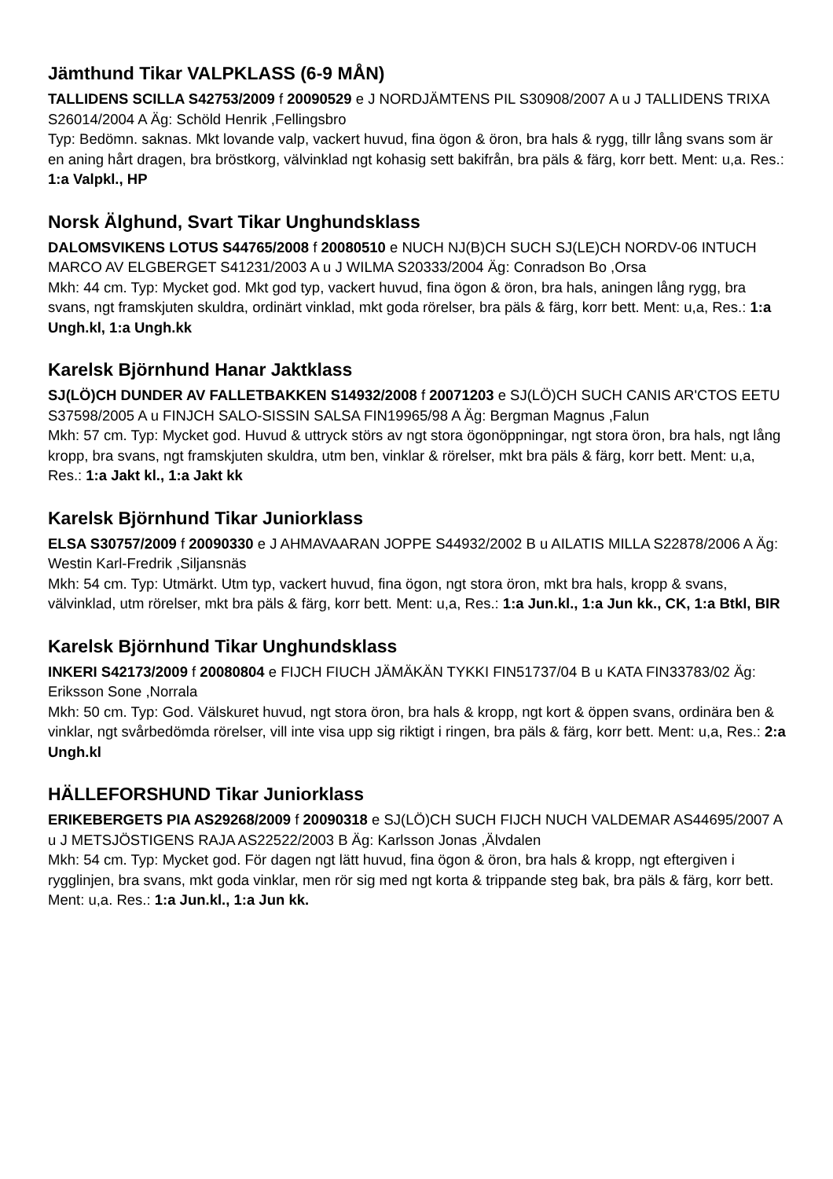Jämthund Tikar VALPKLASS (6-9 MÅN)
TALLIDENS SCILLA S42753/2009 f 20090529 e J NORDJÄMTENS PIL S30908/2007 A u J TALLIDENS TRIXA S26014/2004 A Äg: Schöld Henrik ,Fellingsbro
Typ: Bedömn. saknas. Mkt lovande valp, vackert huvud, fina ögon & öron, bra hals & rygg, tillr lång svans som är en aning hårt dragen, bra bröstkorg, välvinklad ngt kohasig sett bakifrån, bra päls & färg, korr bett. Ment: u,a. Res.: 1:a Valpkl., HP
Norsk Älghund, Svart Tikar Unghundsklass
DALOMSVIKENS LOTUS S44765/2008 f 20080510 e NUCH NJ(B)CH SUCH SJ(LE)CH NORDV-06 INTUCH MARCO AV ELGBERGET S41231/2003 A u J WILMA S20333/2004 Äg: Conradson Bo ,Orsa
Mkh: 44 cm. Typ: Mycket god. Mkt god typ, vackert huvud, fina ögon & öron, bra hals, aningen lång rygg, bra svans, ngt framskjuten skuldra, ordinärt vinklad, mkt goda rörelser, bra päls & färg, korr bett. Ment: u,a, Res.: 1:a Ungh.kl, 1:a Ungh.kk
Karelsk Björnhund Hanar Jaktklass
SJ(LÖ)CH DUNDER AV FALLETBAKKEN S14932/2008 f 20071203 e SJ(LÖ)CH SUCH CANIS AR'CTOS EETU S37598/2005 A u FINJCH SALO-SISSIN SALSA FIN19965/98 A Äg: Bergman Magnus ,Falun
Mkh: 57 cm. Typ: Mycket god. Huvud & uttryck störs av ngt stora ögonöppningar, ngt stora öron, bra hals, ngt lång kropp, bra svans, ngt framskjuten skuldra, utm ben, vinklar & rörelser, mkt bra päls & färg, korr bett. Ment: u,a, Res.: 1:a Jakt kl., 1:a Jakt kk
Karelsk Björnhund Tikar Juniorklass
ELSA S30757/2009 f 20090330 e J AHMAVAARAN JOPPE S44932/2002 B u AILATIS MILLA S22878/2006 A Äg: Westin Karl-Fredrik ,Siljansnäs
Mkh: 54 cm. Typ: Utmärkt. Utm typ, vackert huvud, fina ögon, ngt stora öron, mkt bra hals, kropp & svans, välvinklad, utm rörelser, mkt bra päls & färg, korr bett. Ment: u,a, Res.: 1:a Jun.kl., 1:a Jun kk., CK, 1:a Btkl, BIR
Karelsk Björnhund Tikar Unghundsklass
INKERI S42173/2009 f 20080804 e FIJCH FIUCH JÄMÄKÄN TYKKI FIN51737/04 B u KATA FIN33783/02 Äg: Eriksson Sone ,Norrala
Mkh: 50 cm. Typ: God. Välskuret huvud, ngt stora öron, bra hals & kropp, ngt kort & öppen svans, ordinära ben & vinklar, ngt svårbedömda rörelser, vill inte visa upp sig riktigt i ringen, bra päls & färg, korr bett. Ment: u,a, Res.: 2:a Ungh.kl
HÄLLEFORSHUND Tikar Juniorklass
ERIKEBERGETS PIA AS29268/2009 f 20090318 e SJ(LÖ)CH SUCH FIJCH NUCH VALDEMAR AS44695/2007 A u J METSJÖSTIGENS RAJA AS22522/2003 B Äg: Karlsson Jonas ,Älvdalen
Mkh: 54 cm. Typ: Mycket god. För dagen ngt lätt huvud, fina ögon & öron, bra hals & kropp, ngt eftergiven i rygglinjen, bra svans, mkt goda vinklar, men rör sig med ngt korta & trippande steg bak, bra päls & färg, korr bett. Ment: u,a. Res.: 1:a Jun.kl., 1:a Jun kk.